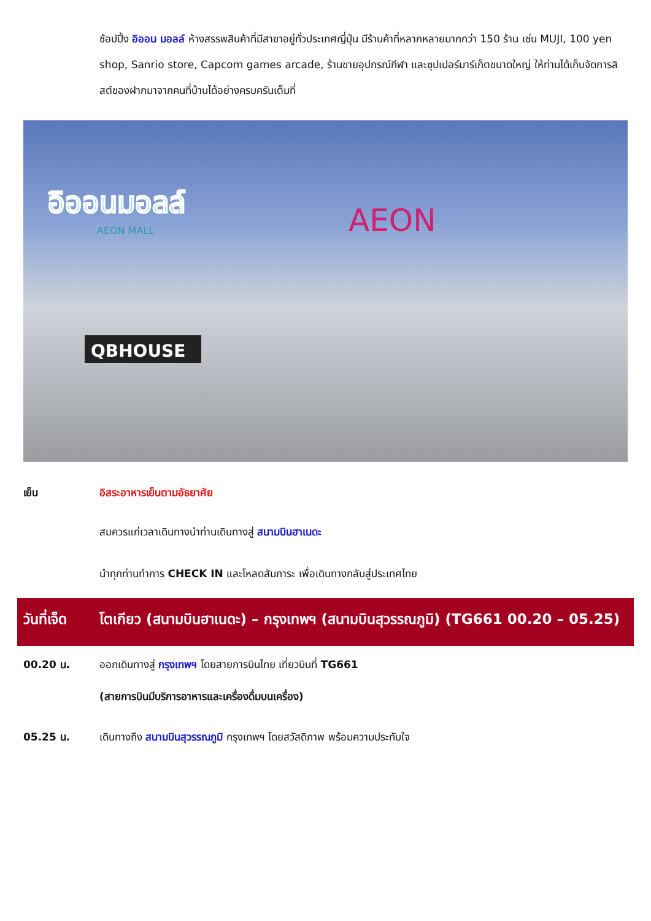ช้อปปิ้ง อิออน มอลล์ ห้างสรรพสินค้าที่มีสาขาอยู่ทั่วประเทศญี่ปุ่น มีร้านค้าที่หลากหลายมากกว่า 150 ร้าน เช่น MUJI, 100 yen shop, Sanrio store, Capcom games arcade, ร้านขายอุปกรณ์กีฬา และซุปเปอร์มาร์เก็ตขนาดใหญ่ ให้ท่านได้เก็บจัดการลิสต์ของฝากมาจากคนที่บ้านได้อย่างครบครันเต็มที่
อิออนมอลล์
AEON MALL
AEON
QBHOUSE
เย็น อิสระอาหารเย็นตามอัธยาศัย
สมควรแก่เวลาเดินทางนำท่านเดินทางสู่ สนามบินฮาเนดะ
นำทุกท่านทำการ CHECK IN และโหลดสัมภาระ เพื่อเดินทางกลับสู่ประเทศไทย
วันที่เจ็ด
โตเกียว (สนามบินฮาเนดะ) – กรุงเทพฯ (สนามบินสุวรรณภูมิ) (TG661 00.20 – 05.25)
00.20 น. ออกเดินทางสู่ กรุงเทพฯ โดยสายการบินไทย เที่ยวบินที่ TG661
(สายการบินมีบริการอาหารและเครื่องดื่มบนเครื่อง)
05.25 น. เดินทางถึง สนามบินสุวรรณภูมิ กรุงเทพฯ โดยสวัสดิภาพ พร้อมความประทับใจ